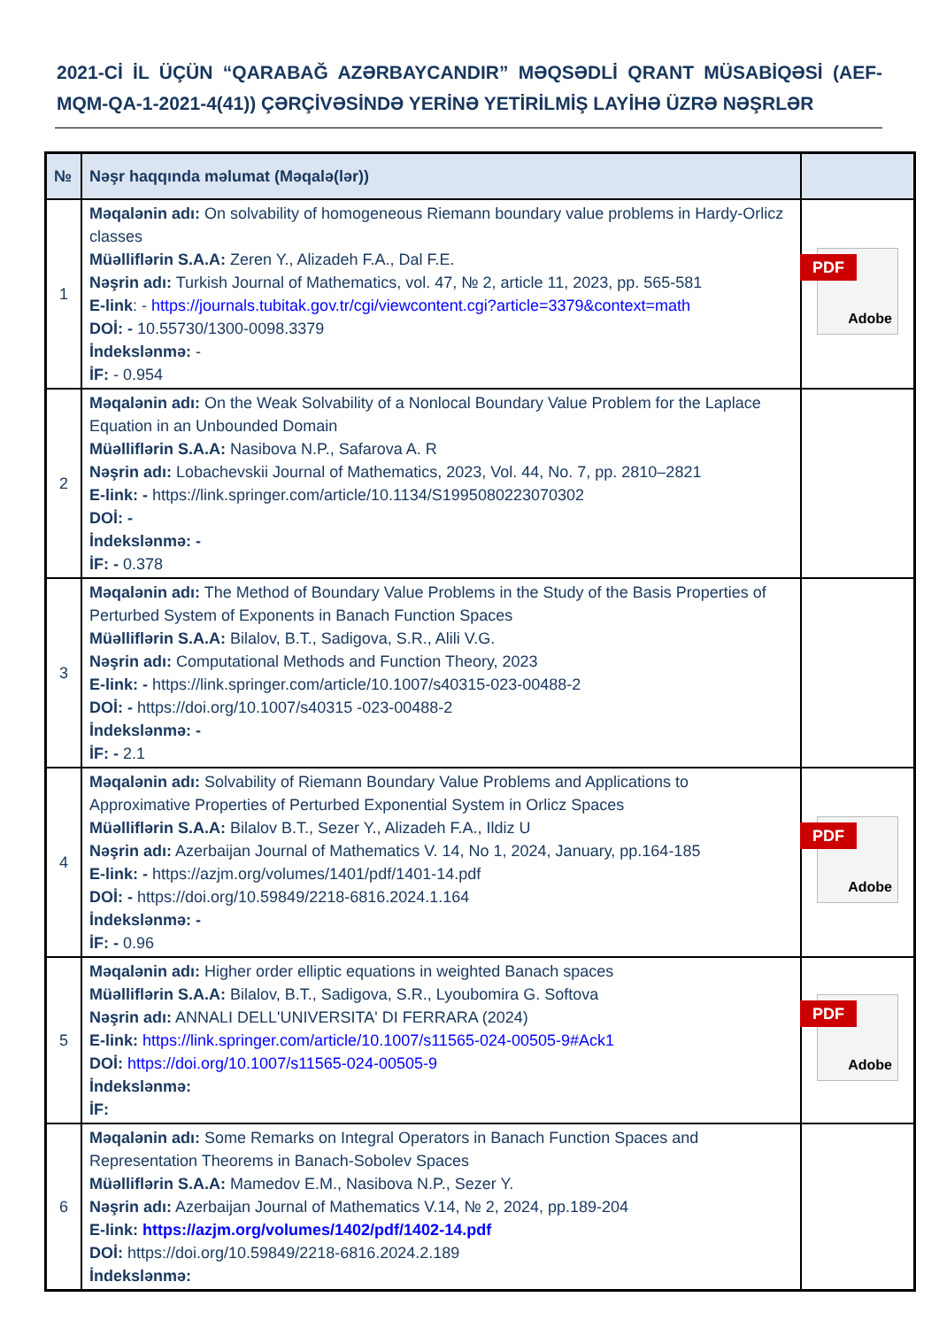2021-Cİ İL ÜÇÜN “QARABAĞ AZƏRBAYCANDIR” MƏQSƏDLİ QRANT MÜSABİQƏSİ (AEF-MQM-QA-1-2021-4(41)) ÇƏRÇİVƏSİNDƏ YERİNƏ YETİRİLMİŞ LAYİHƏ ÜZRƏ NƏŞRLƏR
| № | Nəşr haqqında məlumat (Məqalə(lər)) | |
| --- | --- | --- |
| 1 | Məqalənin adı: On solvability of homogeneous Riemann boundary value problems in Hardy-Orlicz classes Müəlliflərin S.A.A: Zeren Y., Alizadeh F.A., Dal F.E. Nəşrin adı: Turkish Journal of Mathematics, vol. 47, № 2, article 11, 2023, pp. 565-581 E-link : - https://journals.tubitak.gov.tr/cgi/viewcontent.cgi?article=3379&context=math DOİ: - 10.55730/1300-0098.3379 İndekslənmə: - İF: - 0.954 | PDF Adobe |
| 2 | Məqalənin adı: On the Weak Solvability of a Nonlocal Boundary Value Problem for the Laplace Equation in an Unbounded Domain Müəlliflərin S.A.A: Nasibova N.P., Safarova A. R Nəşrin adı: Lobachevskii Journal of Mathematics, 2023, Vol. 44, No. 7, pp. 2810–2821 E-link: - https://link.springer.com/article/10.1134/S1995080223070302 DOİ: - İndekslənmə: - İF: - 0.378 | |
| 3 | Məqalənin adı: The Method of Boundary Value Problems in the Study of the Basis Properties of Perturbed System of Exponents in Banach Function Spaces Müəlliflərin S.A.A: Bilalov, B.T., Sadigova, S.R., Alili V.G. Nəşrin adı: Computational Methods and Function Theory, 2023 E-link: - https://link.springer.com/article/10.1007/s40315-023-00488-2 DOİ: - https://doi.org/10.1007/s40315 -023-00488-2 İndekslənmə: - İF: - 2.1 | |
| 4 | Məqalənin adı: Solvability of Riemann Boundary Value Problems and Applications to Approximative Properties of Perturbed Exponential System in Orlicz Spaces Müəlliflərin S.A.A: Bilalov B.T., Sezer Y., Alizadeh F.A., Ildiz U Nəşrin adı: Azerbaijan Journal of Mathematics V. 14, No 1, 2024, January, pp.164-185 E-link: - https://azjm.org/volumes/1401/pdf/1401-14.pdf DOİ: - https://doi.org/10.59849/2218-6816.2024.1.164 İndekslənmə: - İF: - 0.96 | PDF Adobe |
| 5 | Məqalənin adı: Higher order elliptic equations in weighted Banach spaces Müəlliflərin S.A.A: Bilalov, B.T., Sadigova, S.R., Lyoubomira G. Softova Nəşrin adı: ANNALI DELL'UNIVERSITA' DI FERRARA (2024) E-link: https://link.springer.com/article/10.1007/s11565-024-00505-9#Ack1 DOİ: https://doi.org/10.1007/s11565-024-00505-9 İndekslənmə: İF: | PDF Adobe |
| 6 | Məqalənin adı: Some Remarks on Integral Operators in Banach Function Spaces and Representation Theorems in Banach-Sobolev Spaces Müəlliflərin S.A.A: Mamedov E.M., Nasibova N.P., Sezer Y. Nəşrin adı: Azerbaijan Journal of Mathematics V.14, № 2, 2024, pp.189-204 E-link: https://azjm.org/volumes/1402/pdf/1402-14.pdf DOİ: https://doi.org/10.59849/2218-6816.2024.2.189 İndekslənmə: | |